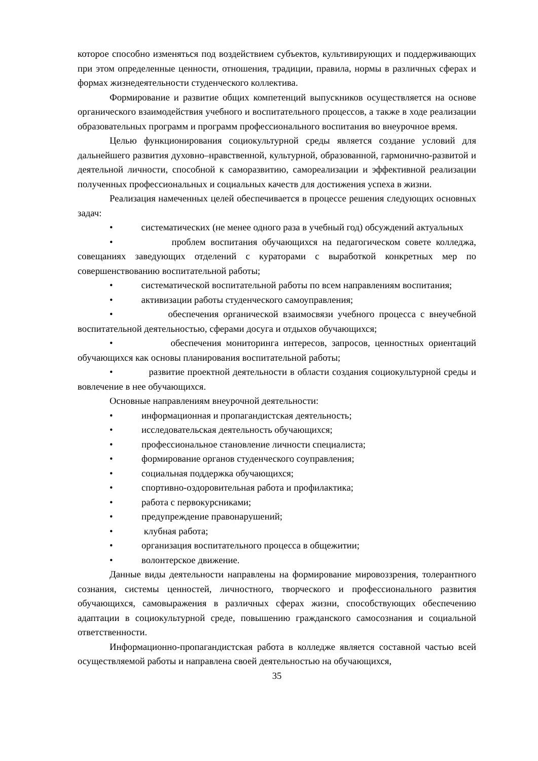которое способно изменяться под воздействием субъектов, культивирующих и поддерживающих при этом определенные ценности, отношения, традиции, правила, нормы в различных сферах и формах жизнедеятельности студенческого коллектива.
Формирование и развитие общих компетенций выпускников осуществляется на основе органического взаимодействия учебного и воспитательного процессов, а также в ходе реализации образовательных программ и программ профессионального воспитания во внеурочное время.
Целью функционирования социокультурной среды является создание условий для дальнейшего развития духовно–нравственной, культурной, образованной, гармонично-развитой и деятельной личности, способной к саморазвитию, самореализации и эффективной реализации полученных профессиональных и социальных качеств для достижения успеха в жизни.
Реализация намеченных целей обеспечивается в процессе решения следующих основных задач:
• систематических (не менее одного раза в учебный год) обсуждений актуальных
• проблем воспитания обучающихся на педагогическом совете колледжа, совещаниях заведующих отделений с кураторами с выработкой конкретных мер по совершенствованию воспитательной работы;
• систематической воспитательной работы по всем направлениям воспитания;
• активизации работы студенческого самоуправления;
• обеспечения органической взаимосвязи учебного процесса с внеучебной воспитательной деятельностью, сферами досуга и отдыхов обучающихся;
• обеспечения мониторинга интересов, запросов, ценностных ориентаций обучающихся как основы планирования воспитательной работы;
• развитие проектной деятельности в области создания социокультурной среды и вовлечение в нее обучающихся.
Основные направлениям внеурочной деятельности:
• информационная и пропагандистская деятельность;
• исследовательская деятельность обучающихся;
• профессиональное становление личности специалиста;
• формирование органов студенческого соуправления;
• социальная поддержка обучающихся;
• спортивно-оздоровительная работа и профилактика;
• работа с первокурсниками;
• предупреждение правонарушений;
• клубная работа;
• организация воспитательного процесса в общежитии;
• волонтерское движение.
Данные виды деятельности направлены на формирование мировоззрения, толерантного сознания, системы ценностей, личностного, творческого и профессионального развития обучающихся, самовыражения в различных сферах жизни, способствующих обеспечению адаптации в социокультурной среде, повышению гражданского самосознания и социальной ответственности.
Информационно-пропагандистская работа в колледже является составной частью всей осуществляемой работы и направлена своей деятельностью на обучающихся,
35